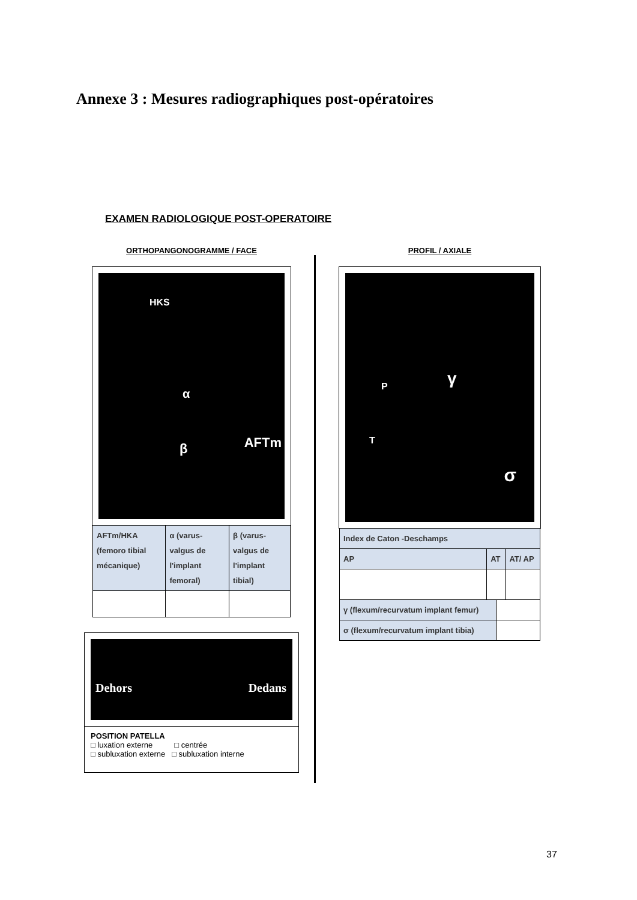Annexe 3 : Mesures radiographiques post-opératoires
EXAMEN RADIOLOGIQUE POST-OPERATOIRE
ORTHOPANGONOGRAMME / FACE
HKS
α
β AFTm
| AFTm/HKA (femoro tibial mécanique) | α (varus-valgus de l'implant femoral) | β (varus-valgus de l'implant tibial) |
Dehors Dedans
POSITION PATELLA
□ luxation externe □ centrée
□ subluxation externe □ subluxation interne
PROFIL / AXIALE
P γ
T
σ
| Index de Caton -Deschamps | | | |
| AP | AT | | AT/ AP |
| γ (flexum/recurvatum implant femur) | | | |
| σ (flexum/recurvatum implant tibia) | | | |
37